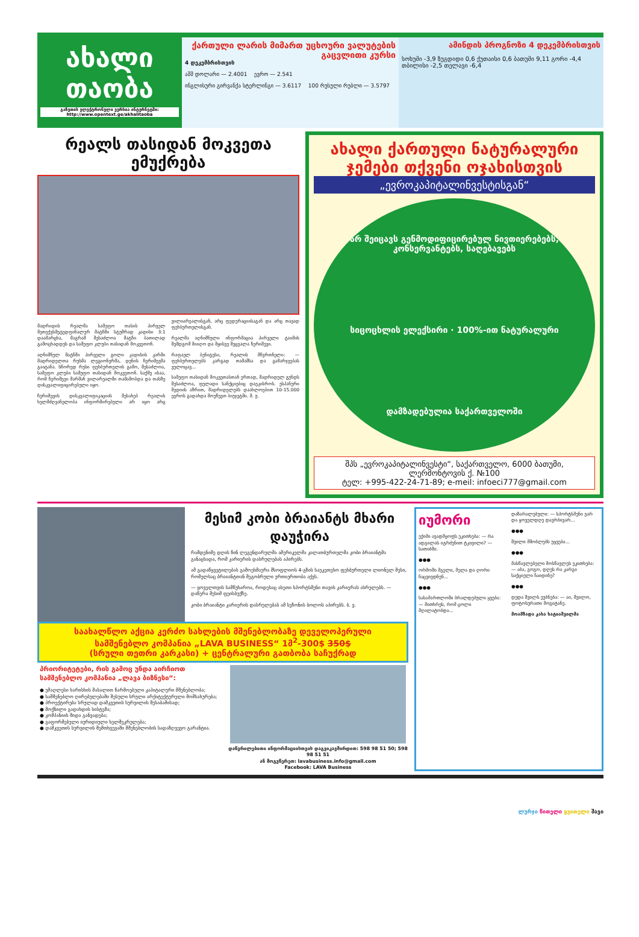ახალი თაობა
გაზეთის ელექტრონული ვერსია ინტერნეტში: http://www.opentext.ge/akhalitaoba
ქართული ლარის მიმართ უცხოური ვალუტების გაცვლითი კურსი
4 დეკემბრისთვის
აშშ დოლარი — 2.4001 ევრო — 2.541
ინგლისური გირვანქა სტერლინგი — 3.6117 100 რუსული რუბლი — 3.5797
ამინდის პროგნოზი 4 დეკემბრისთვის
სოხუმი -3,9 ზუგდიდი 0,6 ქუთაისი 0,6 ბათუმი 9,11 გორი -4,4 თბილისი -2,5 თელავი -6,4
რეალს თასიდან მოკვეთა ემუქრება
მადრიდის რეალმა სამეფო თასის პირველ მეთექვსმეტედფინალურ მატჩში სტუმრად კადისი 3:1 დაამარცხა, მაგრამ შესაძლოა მატჩი ბათილად გამოცხადდეს და სამეფო კლუბი თასიდან მოკვეთონ.
აღნიშნულ მატჩში პირველი გოლი კადისის კარში მადრიდელთა რუსმა ლეგიონერმა, დენის ჩერიშევმა გაიტანა. სწორედ რუსი ფეხბურთელის გამო, შესაძლოა, სამეფო კლუბი სამეფო თასიდან მოკვეთონ. საქმე ისაა, რომ ჩერიშევი შარშან ვილარეალში თამაშობდა და თასზე დისკვალიფიცირებული იყო.
ჩერიშევის დისკვალიფიკაციის შესახებ რეალის ხელმძღვანელობა ინფორმირებული არ იყო არც ვილიარეალისგან, არც ფედერაციისაგან და არც თავად ფეხბურთელისგან.
რეალმა აღნიშნული ინფორმაცია პირველი ტაიმის შემდგომ მიიღო და მყისვე შეცვალა ჩერიშევი.
რაფაელ ბენიტესი, რეალის მწვრთნელი: — ფეხბურთელებს კარგად თამაშსა და გამარჯვებას ვულოცავ...
სამეფო თასიდან მოკვეთასთან ერთად, მადრიდულ გუნდს შესაძლოა, ფულადი სანქციებიც დაეკისროს. ესპანური მედიის აზრით, მადრიდელებს დაახლოებით 10-15.000 ევროს გადახდა მოუწევთ ბიუჯეტში. მ. ჟ.
ახალი ქართული ნატურალური ჯემები თქვენი ოჯახისთვის
„ევროკაპიტალინვესტისგან“
არ შეიცავს გენმოდიფიცირებულ ნივთიერებებს, კონსერვანტებს, საღებავებს
სიცოცხლის ელექსირი · 100%-ით ნატურალური
დამზადებულია საქართველოში
შპს „ევროკაპიტალინვესტი“, საქართველო, 6000 ბათუმი, ლერმონტოვის ქ. №100
ტელ: +995-422-24-71-89; e-meil: infoeci777@gmail.com
მესიმ კობი ბრაიანტს მხარი დაუჭირა
რამდენიმე დღის წინ ლეგენდარულმა ამერიკელმა კალათბურთელმა კობი ბრაიანტმა განაცხადა, რომ კარიერის დასრულებას აპირებს.
ამ გადაწყვეტილებას გამოეხმაურა მსოფლიოს 4-გზის საუკეთესო ფეხბურთელი ლიონელ მესი, რომელსაც ბრაიანტთან მეგობრული ურთიერთობა აქვს.
— ყოველთვის სამწუხაროა, როდესაც ასეთი სპორტსმენი თავის კარიერას ასრულებს. — დაწერა მესიმ ფეისბუქზე.
კობი ბრაიანტი კარიერის დასრულებას ამ სეზონის ბოლოს აპირებს. ბ. ვ.
საახალწლო აქცია კერძო სახლების მშენებლობაზე დეველოპერული
სამშენებლო კომპანია „LAVA BUSINESS“ 1მ<sup>2</sup>-300$ 350$
(სრული თეთრი კარკასი) + ცენტრალური გათბობა საჩუქრად
პრიორიტეტები, რის გამოც უნდა აირჩიოთ სამშენებლო კომპანია „ლავა ბიზნესი“:
● უმაღლესი ხარისხის მასალით წარმოებული კაპიტალური მშენებლობა;
● სამშენებლო ღირებულებაში შესული სრული არქიტექტურული მომსახურება;
● პროექტირება სრულად დამკვეთის სურვილის შესაბამისად;
● მოქნილი გადახდის სისტემა;
● კომპანიის შიდა განვადება;
● გაფორმებული იურიდიული ხელშეკრულება;
● დამკვეთის სურვილის შემთხვევაში მშენებლობის სადაზღვევო გარანტია.
დაწვრილებითი ინფორმაციისთვის დაგვიკავშირდით: 598 98 51 50; 598 98 51 51
ან მოგვწერეთ: lavabusiness.info@gmail.com
Facebook: LAVA Business
იუმორი
ექიმი ავადმყოფს ეკითხება: — რა ადგილას იგრძენით ტკივილი? — სათიბში.
●●●
ორმოში მგელი, მელა და ღორი ჩაცვივდნენ...
●●●
სასამართლოში ბრალდებული ყვება: — მითხრეს, რომ ცოლი მღალატობდა...
დაზარალებული: — სპორტსმენი ვარ და ყოველდღე დავრბივარ...
●●●
შვილი მშობლებს უყვება...
●●●
მასწავლებელი მოსწავლეს ეკითხება: — აბა, გოგო, დღეს რა კარგი საქციელი ჩაიდინე?
●●●
დედა შვილს ეუბნება: — აი, შვილო, ფოტოსურათი მოგიტანე.
მოამზადა კახა ხატიაშვილმა
ლურჯი წითელი ყვითელი შავი